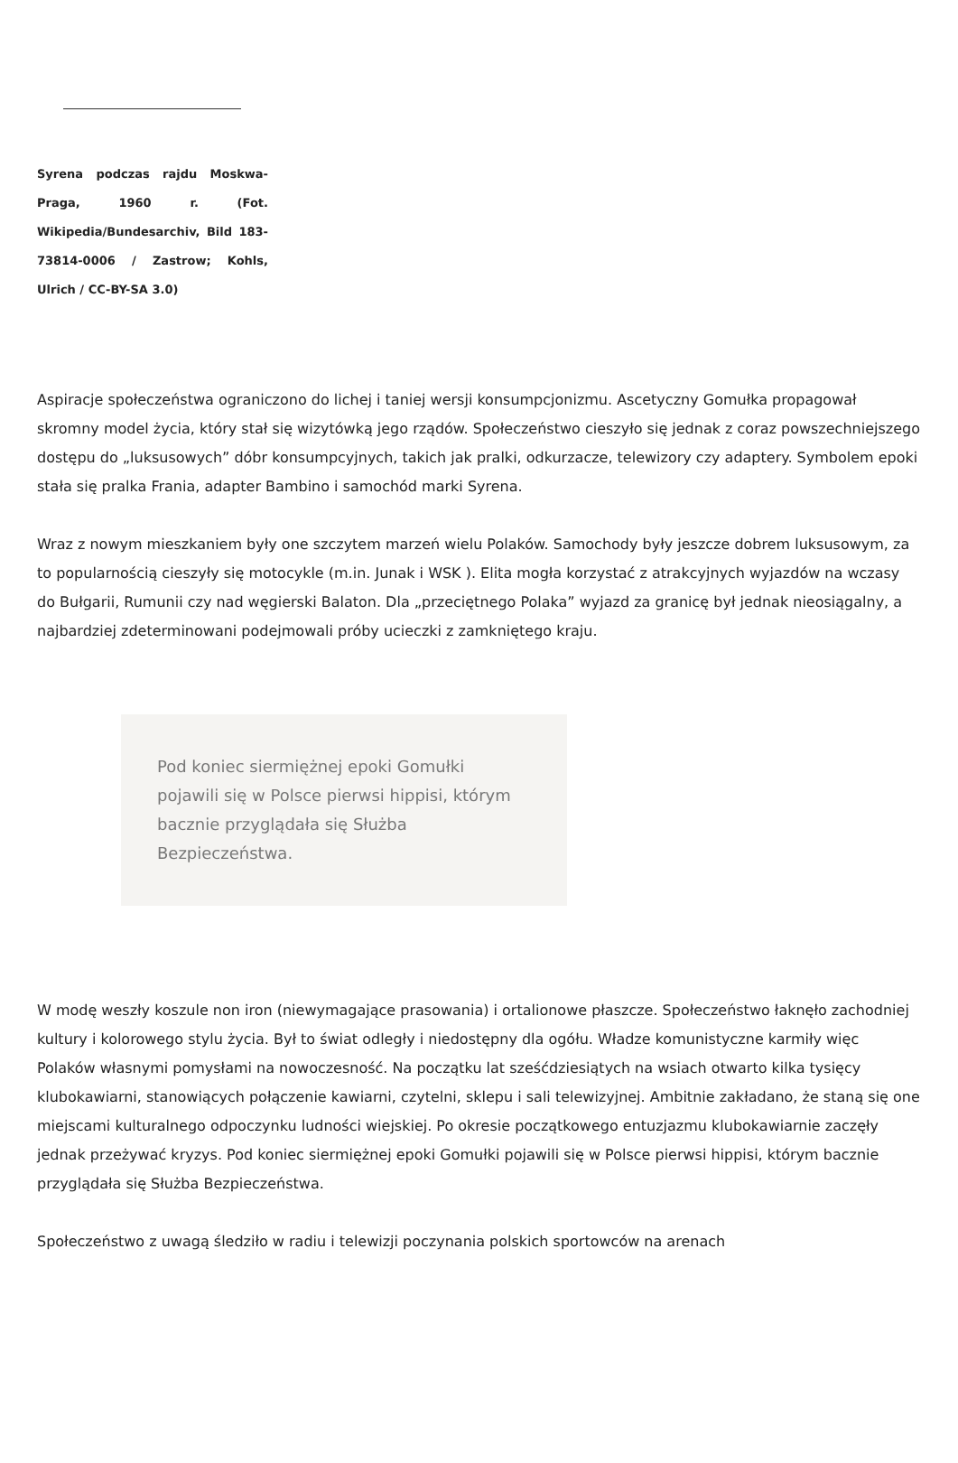Syrena podczas rajdu Moskwa-Praga, 1960 r. (Fot. Wikipedia/Bundesarchiv, Bild 183-73814-0006 / Zastrow; Kohls, Ulrich / CC-BY-SA 3.0)
Aspiracje społeczeństwa ograniczono do lichej i taniej wersji konsumpcjonizmu. Ascetyczny Gomułka propagował skromny model życia, który stał się wizytówką jego rządów. Społeczeństwo cieszyło się jednak z coraz powszechniejszego dostępu do „luksusowych” dóbr konsumpcyjnych, takich jak pralki, odkurzacze, telewizory czy adaptery. Symbolem epoki stała się pralka Frania, adapter Bambino i samochód marki Syrena.
Wraz z nowym mieszkaniem były one szczytem marzeń wielu Polaków. Samochody były jeszcze dobrem luksusowym, za to popularnością cieszyły się motocykle (m.in. Junak i WSK ). Elita mogła korzystać z atrakcyjnych wyjazdów na wczasy do Bułgarii, Rumunii czy nad węgierski Balaton. Dla „przeciętnego Polaka” wyjazd za granicę był jednak nieosiągalny, a najbardziej zdeterminowani podejmowali próby ucieczki z zamkniętego kraju.
Pod koniec siermiężnej epoki Gomułki pojawili się w Polsce pierwsi hippisi, którym bacznie przyglądała się Służba Bezpieczeństwa.
W modę weszły koszule non iron (niewymagające prasowania) i ortalionowe płaszcze. Społeczeństwo łaknęło zachodniej kultury i kolorowego stylu życia. Był to świat odległy i niedostępny dla ogółu. Władze komunistyczne karmiły więc Polaków własnymi pomysłami na nowoczesność. Na początku lat sześćdziesiątych na wsiach otwarto kilka tysięcy klubokawiarni, stanowiących połączenie kawiarni, czytelni, sklepu i sali telewizyjnej. Ambitnie zakładano, że staną się one miejscami kulturalnego odpoczynku ludności wiejskiej. Po okresie początkowego entuzjazmu klubokawiarnie zaczęły jednak przeżywać kryzys. Pod koniec siermiężnej epoki Gomułki pojawili się w Polsce pierwsi hippisi, którym bacznie przyglądała się Służba Bezpieczeństwa.
Społeczeństwo z uwagą śledziło w radiu i telewizji poczynania polskich sportowców na arenach